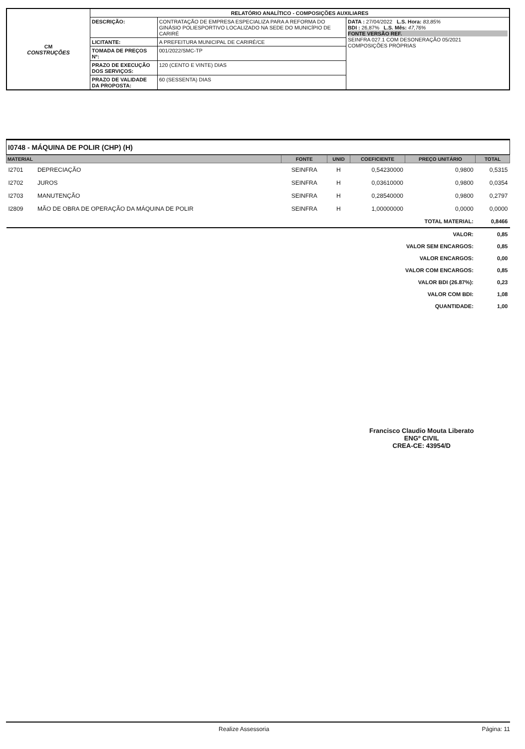| CM CONSTRUÇÕES | RELATÓRIO ANALÍTICO - COMPOSIÇÕES AUXILIARES | | |
| | DESCRIÇÃO: | CONTRATAÇÃO DE EMPRESA ESPECIALIZA PARA A REFORMA DO GINÁSIO POLIESPORTIVO LOCALIZADO NA SEDE DO MUNICÍPIO DE CARIRÉ | DATA : 27/04/2022 L.S. Hora: 83,85% BDI : 26,87% L.S. Mês: 47,76% FONTE VERSÃO REF. SEINFRA 027.1 COM DESONERAÇÃO 05/2021 COMPOSIÇÕES PRÓPRIAS |
| | LICITANTE: | A PREFEITURA MUNICIPAL DE CARIRÉ/CE | |
| | TOMADA DE PREÇOS Nº: | 001/2022/SMC-TP | |
| | PRAZO DE EXECUÇÃO DOS SERVIÇOS: | 120 (CENTO E VINTE) DIAS | |
| | PRAZO DE VALIDADE DA PROPOSTA: | 60 (SESSENTA) DIAS | |
I0748 - MÁQUINA DE POLIR (CHP) (H)
| MATERIAL | | FONTE | UNID | COEFICIENTE | PREÇO UNITÁRIO | TOTAL |
| --- | --- | --- | --- | --- | --- | --- |
| I2701 | DEPRECIAÇÃO | SEINFRA | H | 0,54230000 | 0,9800 | 0,5315 |
| I2702 | JUROS | SEINFRA | H | 0,03610000 | 0,9800 | 0,0354 |
| I2703 | MANUTENÇÃO | SEINFRA | H | 0,28540000 | 0,9800 | 0,2797 |
| I2809 | MÃO DE OBRA DE OPERAÇÃO DA MÁQUINA DE POLIR | SEINFRA | H | 1,00000000 | 0,0000 | 0,0000 |
| TOTAL MATERIAL: | | | | | | 0,8466 |
| VALOR: | | | | | | 0,85 |
| VALOR SEM ENCARGOS: | | | | | | 0,85 |
| VALOR ENCARGOS: | | | | | | 0,00 |
| VALOR COM ENCARGOS: | | | | | | 0,85 |
| VALOR BDI (26.87%): | | | | | | 0,23 |
| VALOR COM BDI: | | | | | | 1,08 |
| QUANTIDADE: | | | | | | 1,00 |
Francisco Claudio Mouta Liberato
ENGº CIVIL
CREA-CE: 43954/D
Realize Assessoria Página: 11